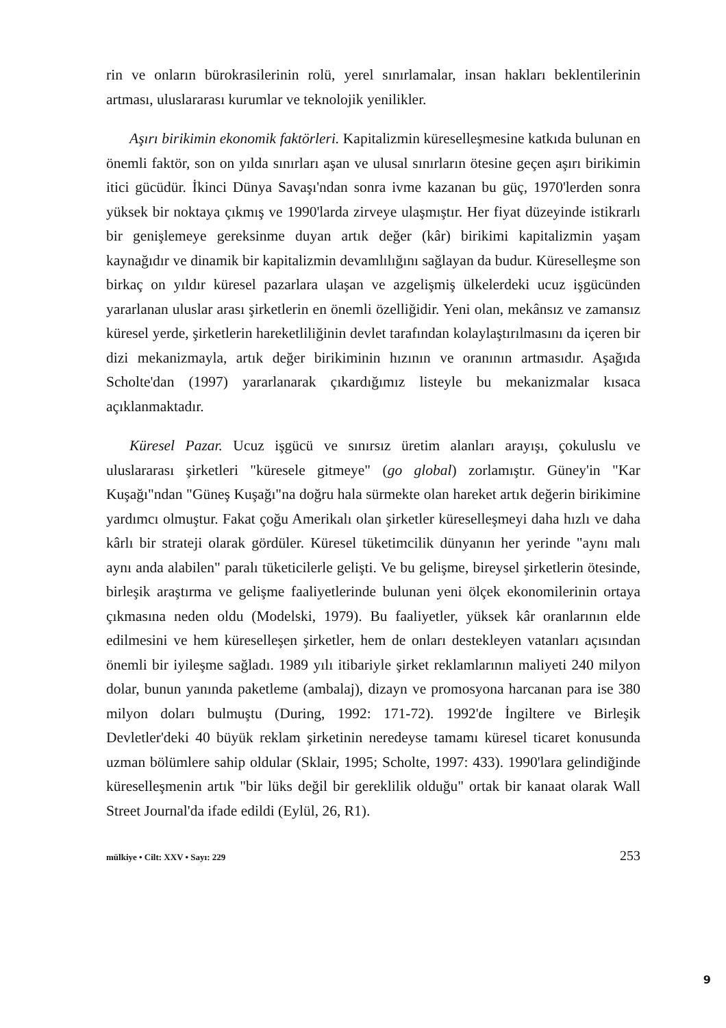rin ve onların bürokrasilerinin rolü, yerel sınırlamalar, insan hakları beklentilerinin artması, uluslararası kurumlar ve teknolojik yenilikler.
Aşırı birikimin ekonomik faktörleri. Kapitalizmin küreselleşmesine katkıda bulunan en önemli faktör, son on yılda sınırları aşan ve ulusal sınırların ötesine geçen aşırı birikimin itici gücüdür. İkinci Dünya Savaşı'ndan sonra ivme kazanan bu güç, 1970'lerden sonra yüksek bir noktaya çıkmış ve 1990'larda zirveye ulaşmıştır. Her fiyat düzeyinde istikrarlı bir genişlemeye gereksinme duyan artık değer (kâr) birikimi kapitalizmin yaşam kaynağıdır ve dinamik bir kapitalizmin devamlılığını sağlayan da budur. Küreselleşme son birkaç on yıldır küresel pazarlara ulaşan ve azgelişmiş ülkelerdeki ucuz işgücünden yararlanan uluslar arası şirketlerin en önemli özelliğidir. Yeni olan, mekânsız ve zamansız küresel yerde, şirketlerin hareketliliğinin devlet tarafından kolaylaştırılmasını da içeren bir dizi mekanizmayla, artık değer birikiminin hızının ve oranının artmasıdır. Aşağıda Scholte'dan (1997) yararlanarak çıkardığımız listeyle bu mekanizmalar kısaca açıklanmaktadır.
Küresel Pazar. Ucuz işgücü ve sınırsız üretim alanları arayışı, çokuluslu ve uluslararası şirketleri "küresele gitmeye" (go global) zorlamıştır. Güney'in "Kar Kuşağı"ndan "Güneş Kuşağı"na doğru hala sürmekte olan hareket artık değerin birikimine yardımcı olmuştur. Fakat çoğu Amerikalı olan şirketler küreselleşmeyi daha hızlı ve daha kârlı bir strateji olarak gördüler. Küresel tüketimcilik dünyanın her yerinde "aynı malı aynı anda alabilen" paralı tüketicilerle gelişti. Ve bu gelişme, bireysel şirketlerin ötesinde, birleşik araştırma ve gelişme faaliyetlerinde bulunan yeni ölçek ekonomilerinin ortaya çıkmasına neden oldu (Modelski, 1979). Bu faaliyetler, yüksek kâr oranlarının elde edilmesini ve hem küreselleşen şirketler, hem de onları destekleyen vatanları açısından önemli bir iyileşme sağladı. 1989 yılı itibariyle şirket reklamlarının maliyeti 240 milyon dolar, bunun yanında paketleme (ambalaj), dizayn ve promosyona harcanan para ise 380 milyon doları bulmuştu (During, 1992: 171-72). 1992'de İngiltere ve Birleşik Devletler'deki 40 büyük reklam şirketinin neredeyse tamamı küresel ticaret konusunda uzman bölümlere sahip oldular (Sklair, 1995; Scholte, 1997: 433). 1990'lara gelindiğinde küreselleşmenin artık "bir lüks değil bir gereklilik olduğu" ortak bir kanaat olarak Wall Street Journal'da ifade edildi (Eylül, 26, R1).
mülkiye • Cilt: XXV • Sayı: 229 253
9